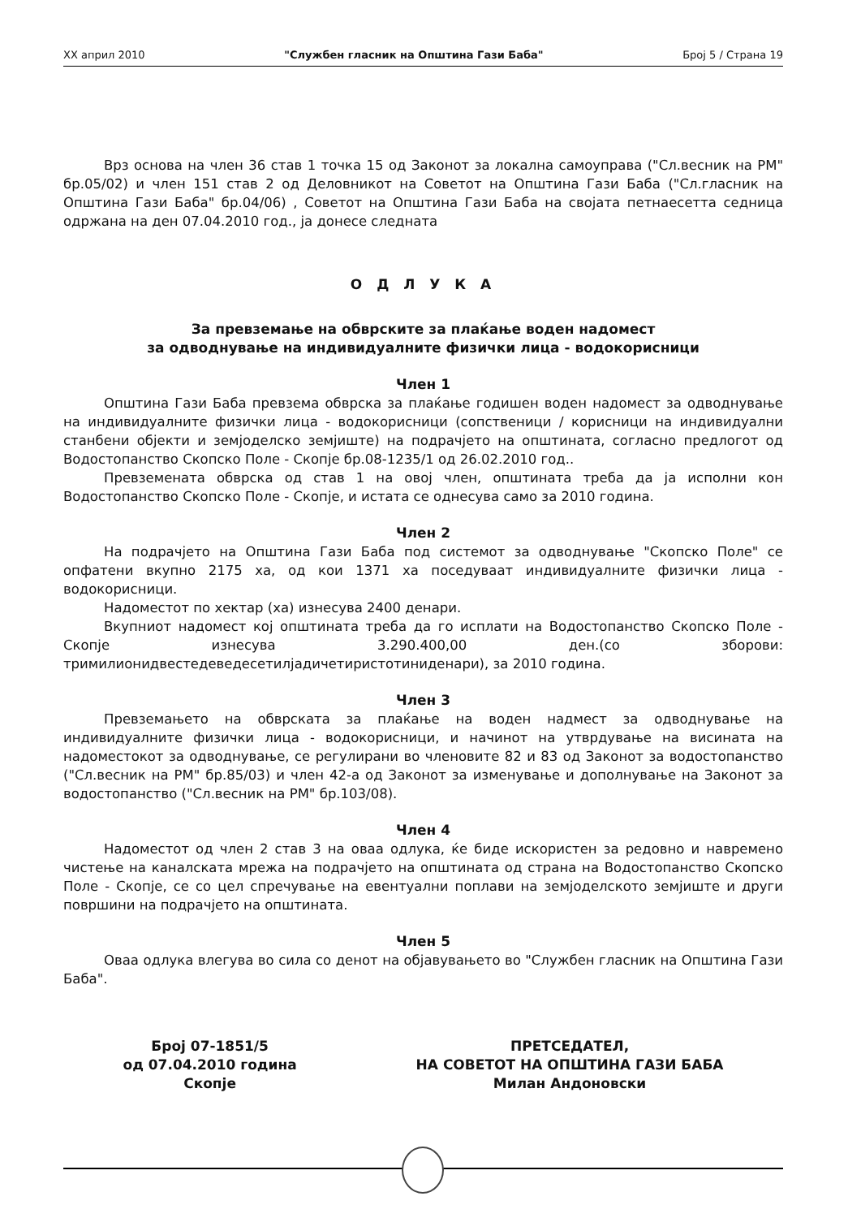XX април 2010 "Службен гласник на Општина Гази Баба" Број 5 / Страна 19
Врз основа на член 36 став 1 точка 15 од Законот за локална самоуправа ("Сл.весник на РМ" бр.05/02) и член 151 став 2 од Деловникот на Советот на Општина Гази Баба ("Сл.гласник на Општина Гази Баба" бр.04/06) , Советот на Општина Гази Баба на својата петнаесетта седница одржана на ден 07.04.2010 год., ја донесе следната
О Д Л У К А
За превземање на обврските за плаќање воден надомест
за одводнување на индивидуалните физички лица - водокорисници
Член 1
Општина Гази Баба превзема обврска за плаќање годишен воден надомест за одводнување на индивидуалните физички лица - водокорисници (сопственици / корисници на индивидуални станбени објекти и земјоделско земјиште) на подрачјето на општината, согласно предлогот од Водостопанство Скопско Поле - Скопје бр.08-1235/1 од 26.02.2010 год..
Превземената обврска од став 1 на овој член, општината треба да ја исполни кон Водостопанство Скопско Поле - Скопје, и истата се однесува само за 2010 година.
Член 2
На подрачјето на Општина Гази Баба под системот за одводнување "Скопско Поле" се опфатени вкупно 2175 ха, од кои 1371 ха поседуваат индивидуалните физички лица - водокорисници.
Надоместот по хектар (ха) изнесува 2400 денари.
Вкупниот надомест кој општината треба да го исплати на Водостопанство Скопско Поле - Скопје изнесува 3.290.400,00 ден.(со зборови: тримилионидвестедеведесетилјадичетиристотиниденари), за 2010 година.
Член 3
Превземањето на обврската за плаќање на воден надмест за одводнување на индивидуалните физички лица - водокорисници, и начинот на утврдување на висината на надоместокот за одводнување, се регулирани во членовите 82 и 83 од Законот за водостопанство ("Сл.весник на РМ" бр.85/03) и член 42-а од Законот за изменување и дополнување на Законот за водостопанство ("Сл.весник на РМ" бр.103/08).
Член 4
Надоместот од член 2 став 3 на оваа одлука, ќе биде искористен за редовно и навремено чистење на каналската мрежа на подрачјето на општината од страна на Водостопанство Скопско Поле - Скопје, се со цел спречување на евентуални поплави на земјоделското земјиште и други површини на подрачјето на општината.
Член 5
Оваа одлука влегува во сила со денот на објавувањето во "Службен гласник на Општина Гази Баба".
Број 07-1851/5
од 07.04.2010 година
Скопје
ПРЕТСЕДАТЕЛ,
НА СОВЕТОТ НА ОПШТИНА ГАЗИ БАБА
Милан Андоновски